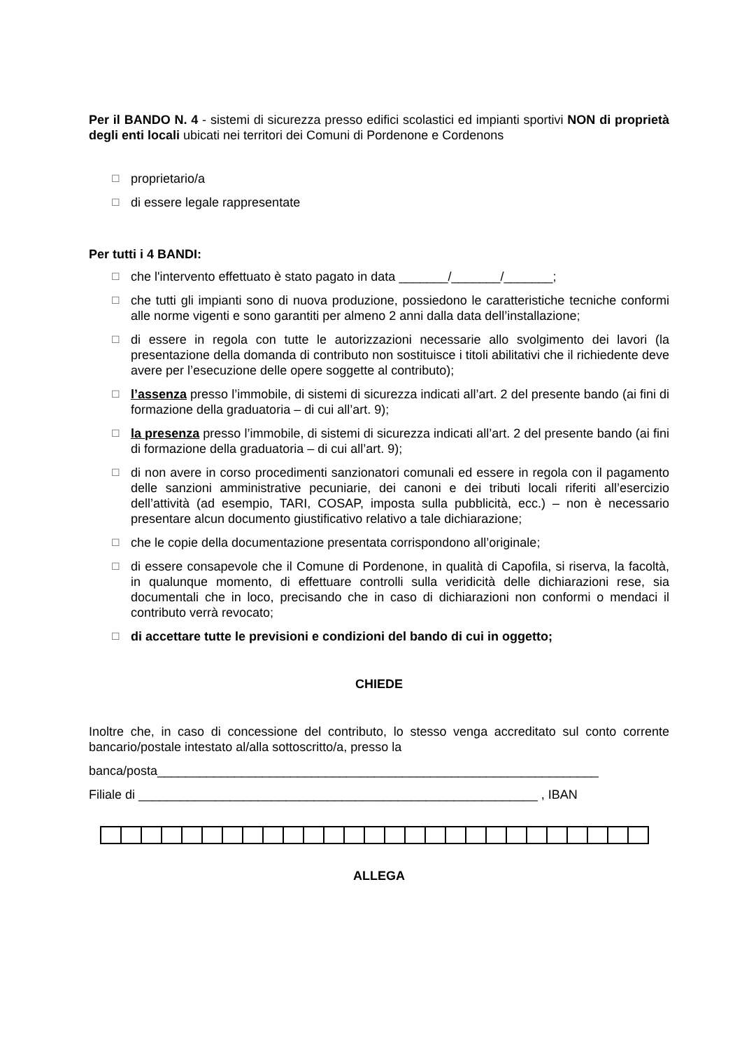Per il BANDO N. 4 - sistemi di sicurezza presso edifici scolastici ed impianti sportivi NON di proprietà degli enti locali ubicati nei territori dei Comuni di Pordenone e Cordenons
☐ proprietario/a
☐ di essere legale rappresentate
Per tutti i 4 BANDI:
☐ che l'intervento effettuato è stato pagato in data _______/_______/_______;
☐ che tutti gli impianti sono di nuova produzione, possiedono le caratteristiche tecniche conformi alle norme vigenti e sono garantiti per almeno 2 anni dalla data dell’installazione;
☐ di essere in regola con tutte le autorizzazioni necessarie allo svolgimento dei lavori (la presentazione della domanda di contributo non sostituisce i titoli abilitativi che il richiedente deve avere per l’esecuzione delle opere soggette al contributo);
☐ l’assenza presso l’immobile, di sistemi di sicurezza indicati all’art. 2 del presente bando (ai fini di formazione della graduatoria – di cui all’art. 9);
☐ la presenza presso l’immobile, di sistemi di sicurezza indicati all’art. 2 del presente bando (ai fini di formazione della graduatoria – di cui all’art. 9);
☐ di non avere in corso procedimenti sanzionatori comunali ed essere in regola con il pagamento delle sanzioni amministrative pecuniarie, dei canoni e dei tributi locali riferiti all’esercizio dell’attività (ad esempio, TARI, COSAP, imposta sulla pubblicità, ecc.) – non è necessario presentare alcun documento giustificativo relativo a tale dichiarazione;
☐ che le copie della documentazione presentata corrispondono all’originale;
☐ di essere consapevole che il Comune di Pordenone, in qualità di Capofila, si riserva, la facoltà, in qualunque momento, di effettuare controlli sulla veridicità delle dichiarazioni rese, sia documentali che in loco, precisando che in caso di dichiarazioni non conformi o mendaci il contributo verrà revocato;
☐ di accettare tutte le previsioni e condizioni del bando di cui in oggetto;
CHIEDE
Inoltre che, in caso di concessione del contributo, lo stesso venga accreditato sul conto corrente bancario/postale intestato al/alla sottoscritto/a, presso la
banca/posta_______________________________________________________________
Filiale di _________________________________________________________ , IBAN
ALLEGA